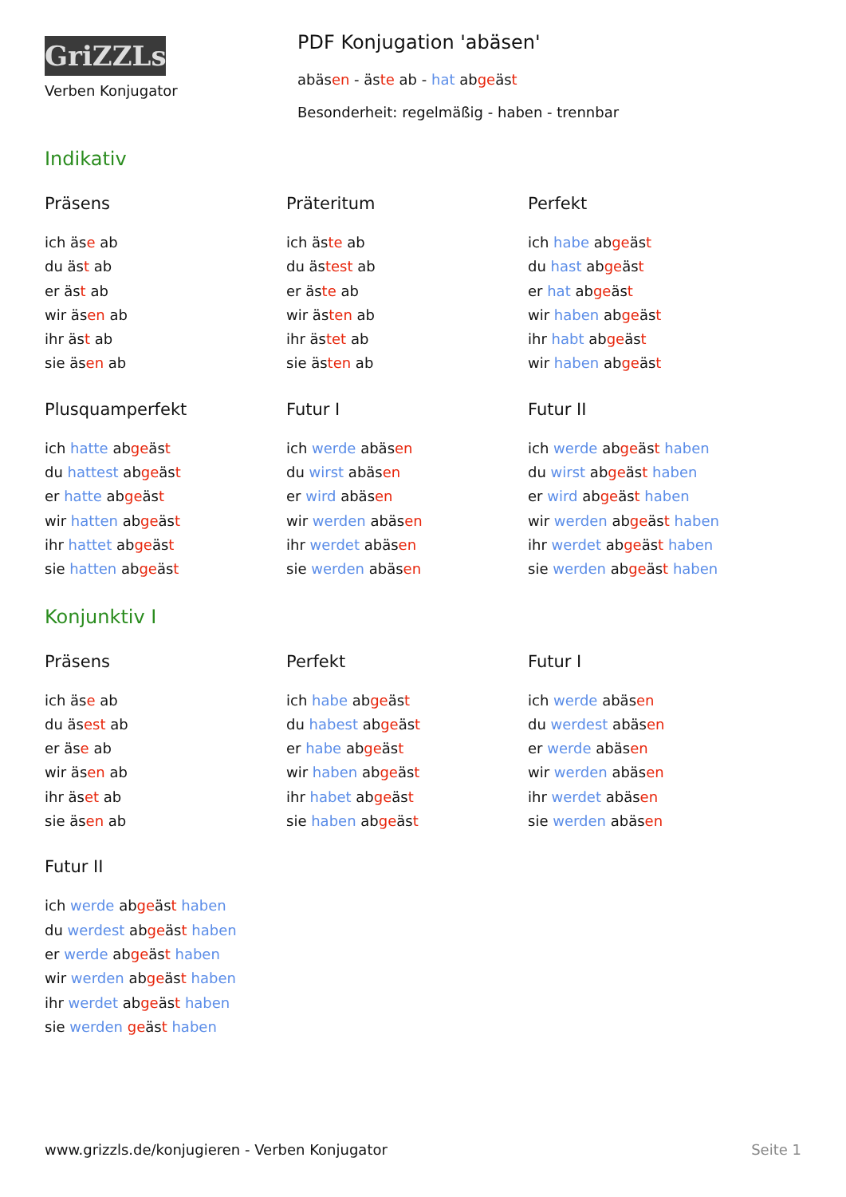GriZZLs
Verben Konjugator
PDF Konjugation 'abäsen'
abäsen - äste ab - hat abgeäst
Besonderheit: regelmäßig - haben - trennbar
Indikativ
Präsens
ich äse ab
du äst ab
er äst ab
wir äsen ab
ihr äst ab
sie äsen ab
Präteritum
ich äste ab
du ästest ab
er äste ab
wir ästen ab
ihr ästet ab
sie ästen ab
Perfekt
ich habe abgeäst
du hast abgeäst
er hat abgeäst
wir haben abgeäst
ihr habt abgeäst
wir haben abgeäst
Plusquamperfekt
ich hatte abgeäst
du hattest abgeäst
er hatte abgeäst
wir hatten abgeäst
ihr hattet abgeäst
sie hatten abgeäst
Futur I
ich werde abäsen
du wirst abäsen
er wird abäsen
wir werden abäsen
ihr werdet abäsen
sie werden abäsen
Futur II
ich werde abgeäst haben
du wirst abgeäst haben
er wird abgeäst haben
wir werden abgeäst haben
ihr werdet abgeäst haben
sie werden abgeäst haben
Konjunktiv I
Präsens
ich äse ab
du äsest ab
er äse ab
wir äsen ab
ihr äset ab
sie äsen ab
Perfekt
ich habe abgeäst
du habest abgeäst
er habe abgeäst
wir haben abgeäst
ihr habet abgeäst
sie haben abgeäst
Futur I
ich werde abäsen
du werdest abäsen
er werde abäsen
wir werden abäsen
ihr werdet abäsen
sie werden abäsen
Futur II
ich werde abgeäst haben
du werdest abgeäst haben
er werde abgeäst haben
wir werden abgeäst haben
ihr werdet abgeäst haben
sie werden geäst haben
www.grizzls.de/konjugieren - Verben Konjugator Seite 1